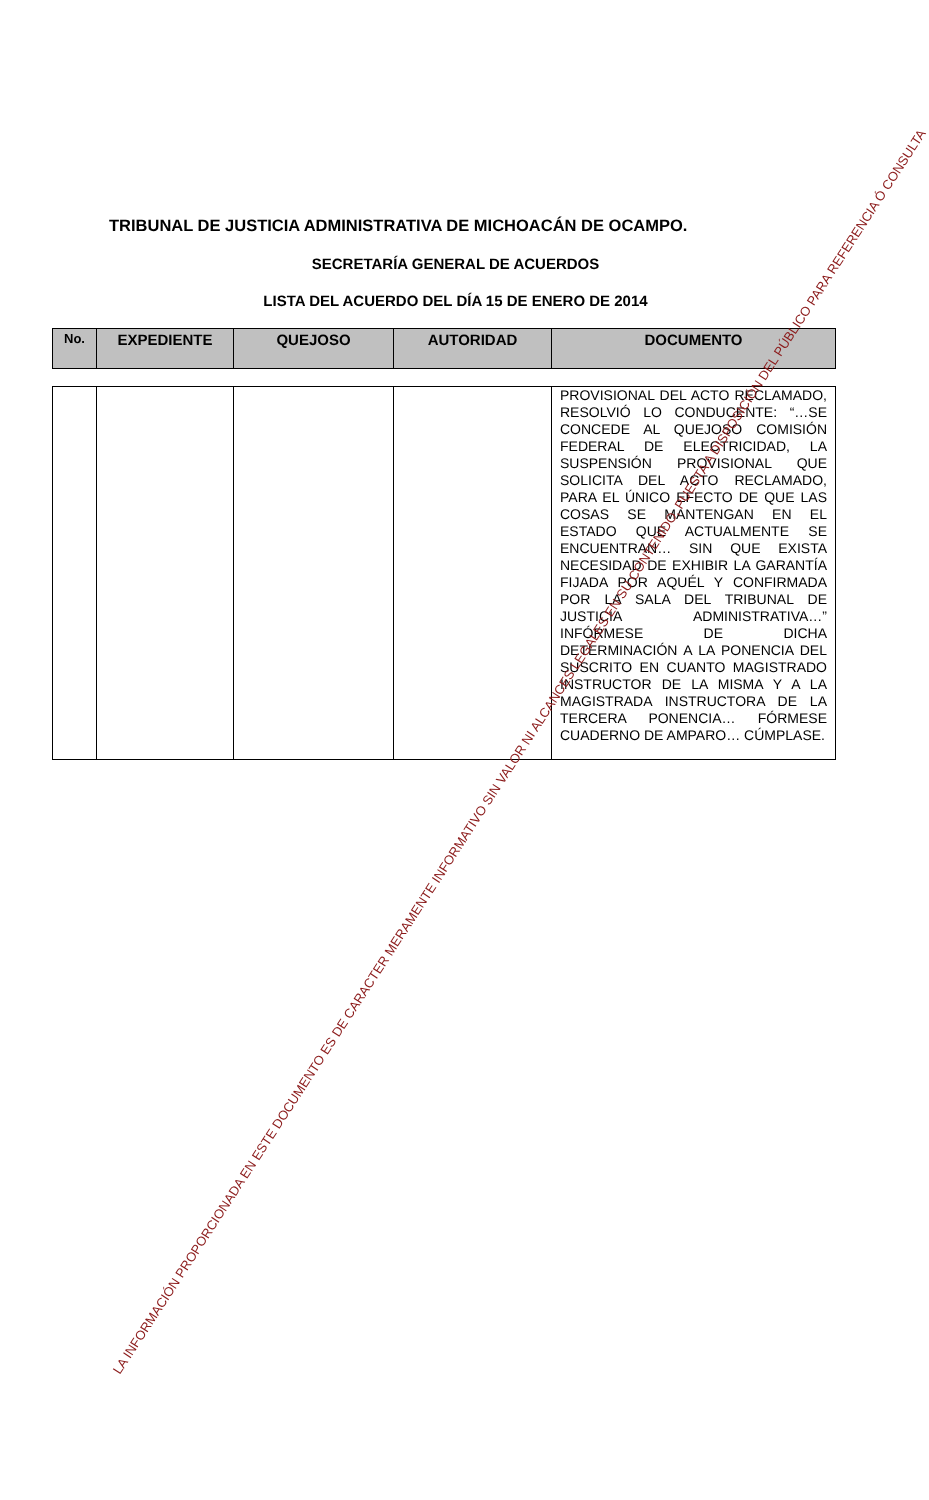TRIBUNAL DE JUSTICIA ADMINISTRATIVA DE MICHOACÁN DE OCAMPO.
SECRETARÍA GENERAL DE ACUERDOS
LISTA DEL ACUERDO DEL DÍA 15 DE ENERO DE 2014
| No. | EXPEDIENTE | QUEJOSO | AUTORIDAD | DOCUMENTO |
| --- | --- | --- | --- | --- |
| | | | | PROVISIONAL DEL ACTO RECLAMADO, RESOLVIÓ LO CONDUCENTE: “…SE CONCEDE AL QUEJOSO COMISIÓN FEDERAL DE ELECTRICIDAD, LA SUSPENSIÓN PROVISIONAL QUE SOLICITA DEL ACTO RECLAMADO, PARA EL ÚNICO EFECTO DE QUE LAS COSAS SE MANTENGAN EN EL ESTADO QUE ACTUALMENTE SE ENCUENTRAN… SIN QUE EXISTA NECESIDAD DE EXHIBIR LA GARANTÍA FIJADA POR AQUÉL Y CONFIRMADA POR LA SALA DEL TRIBUNAL DE JUSTICIA ADMINISTRATIVA…” INFÓRMESE DE DICHA DETERMINACIÓN A LA PONENCIA DEL SUSCRITO EN CUANTO MAGISTRADO INSTRUCTOR DE LA MISMA Y A LA MAGISTRADA INSTRUCTORA DE LA TERCERA PONENCIA… FÓRMESE CUADERNO DE AMPARO… CÚMPLASE. |
LA INFORMACIÓN PROPORCIONADA EN ESTE DOCUMENTO ES DE CARACTER MERAMENTE INFORMATIVO SIN VALOR NI ALCANCES LEGALES EN SU CONTENIDO, PUESTA A DISPOSICIÓN DEL PÚBLICO PARA REFERENCIA Ó CONSULTA